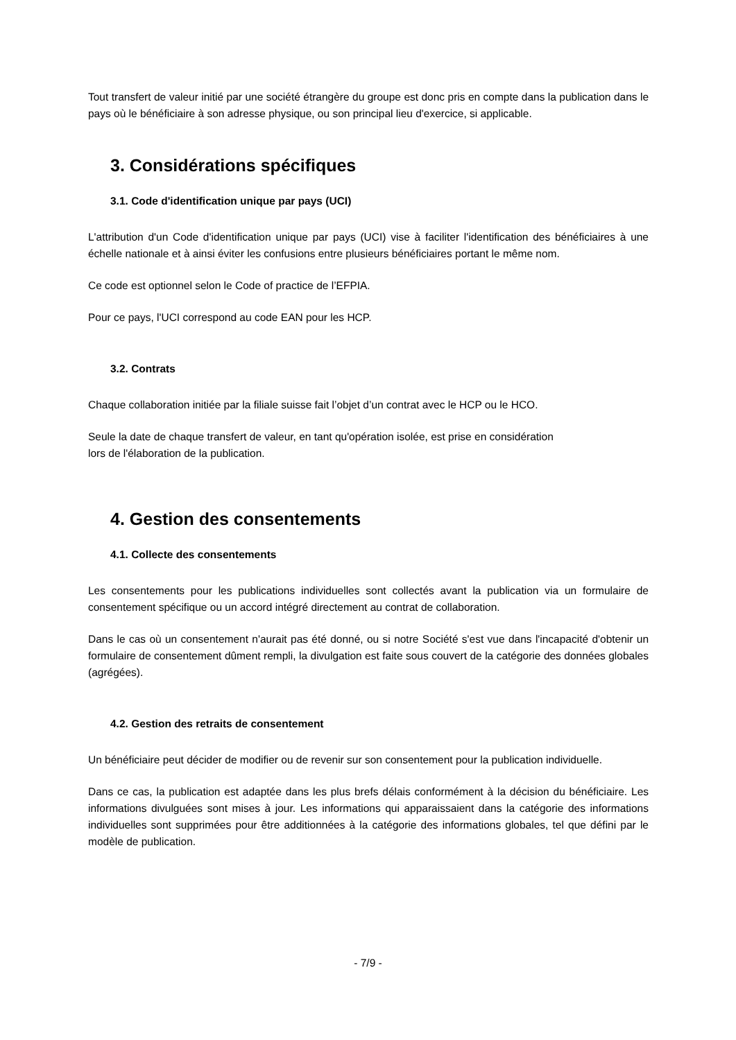Tout transfert de valeur initié par une société étrangère du groupe est donc pris en compte dans la publication dans le pays où le bénéficiaire à son adresse physique, ou son principal lieu d'exercice, si applicable.
3. Considérations spécifiques
3.1. Code d'identification unique par pays (UCI)
L'attribution d'un Code d'identification unique par pays (UCI) vise à faciliter l'identification des bénéficiaires à une échelle nationale et à ainsi éviter les confusions entre plusieurs bénéficiaires portant le même nom.
Ce code est optionnel selon le Code of practice de l’EFPIA.
Pour ce pays, l'UCI correspond au code EAN pour les HCP.
3.2. Contrats
Chaque collaboration initiée par la filiale suisse fait l’objet d’un contrat avec le HCP ou le HCO.
Seule la date de chaque transfert de valeur, en tant qu'opération isolée, est prise en considération
lors de l'élaboration de la publication.
4. Gestion des consentements
4.1. Collecte des consentements
Les consentements pour les publications individuelles sont collectés avant la publication via un formulaire de consentement spécifique ou un accord intégré directement au contrat de collaboration.
Dans le cas où un consentement n'aurait pas été donné, ou si notre Société s'est vue dans l'incapacité d'obtenir un formulaire de consentement dûment rempli, la divulgation est faite sous couvert de la catégorie des données globales (agrégées).
4.2. Gestion des retraits de consentement
Un bénéficiaire peut décider de modifier ou de revenir sur son consentement pour la publication individuelle.
Dans ce cas, la publication est adaptée dans les plus brefs délais conformément à la décision du bénéficiaire. Les informations divulguées sont mises à jour. Les informations qui apparaissaient dans la catégorie des informations individuelles sont supprimées pour être additionnées à la catégorie des informations globales, tel que défini par le modèle de publication.
- 7/9 -